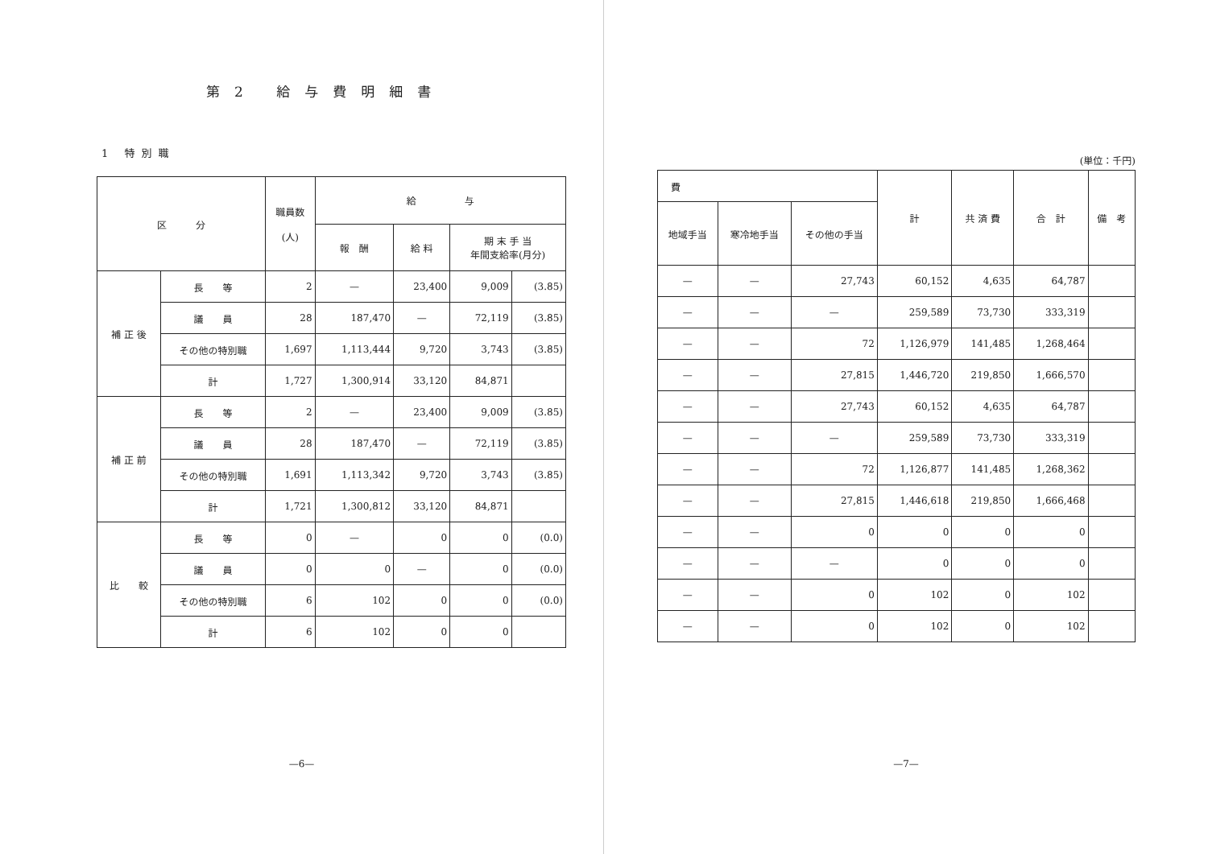第2 給与費明細書
1 特別職
| 区 分 | | 職員数 (人) | 給 与 | | | |
| --- | --- | --- | --- | --- | --- | --- |
| | | | 報 酬 | 給 料 | 期 末 手 当 年間支給率(月分) | |
| 補 正 後 | 長 等 | 2 | — | 23,400 | 9,009 | (3.85) |
| | 議 員 | 28 | 187,470 | — | 72,119 | (3.85) |
| | その他の特別職 | 1,697 | 1,113,444 | 9,720 | 3,743 | (3.85) |
| | 計 | 1,727 | 1,300,914 | 33,120 | 84,871 | |
| 補 正 前 | 長 等 | 2 | — | 23,400 | 9,009 | (3.85) |
| | 議 員 | 28 | 187,470 | — | 72,119 | (3.85) |
| | その他の特別職 | 1,691 | 1,113,342 | 9,720 | 3,743 | (3.85) |
| | 計 | 1,721 | 1,300,812 | 33,120 | 84,871 | |
| 比 較 | 長 等 | 0 | — | 0 | 0 | (0.0) |
| | 議 員 | 0 | 0 | — | 0 | (0.0) |
| | その他の特別職 | 6 | 102 | 0 | 0 | (0.0) |
| | 計 | 6 | 102 | 0 | 0 | |
—6—
(単位：千円)
| 費 | | | 計 | 共 済 費 | 合 計 | 備 考 |
| --- | --- | --- | --- | --- | --- | --- |
| 地域手当 | 寒冷地手当 | その他の手当 | | | | |
| — | — | 27,743 | 60,152 | 4,635 | 64,787 | |
| — | — | — | 259,589 | 73,730 | 333,319 | |
| — | — | 72 | 1,126,979 | 141,485 | 1,268,464 | |
| — | — | 27,815 | 1,446,720 | 219,850 | 1,666,570 | |
| — | — | 27,743 | 60,152 | 4,635 | 64,787 | |
| — | — | — | 259,589 | 73,730 | 333,319 | |
| — | — | 72 | 1,126,877 | 141,485 | 1,268,362 | |
| — | — | 27,815 | 1,446,618 | 219,850 | 1,666,468 | |
| — | — | 0 | 0 | 0 | 0 | |
| — | — | — | 0 | 0 | 0 | |
| — | — | 0 | 102 | 0 | 102 | |
| — | — | 0 | 102 | 0 | 102 | |
—7—